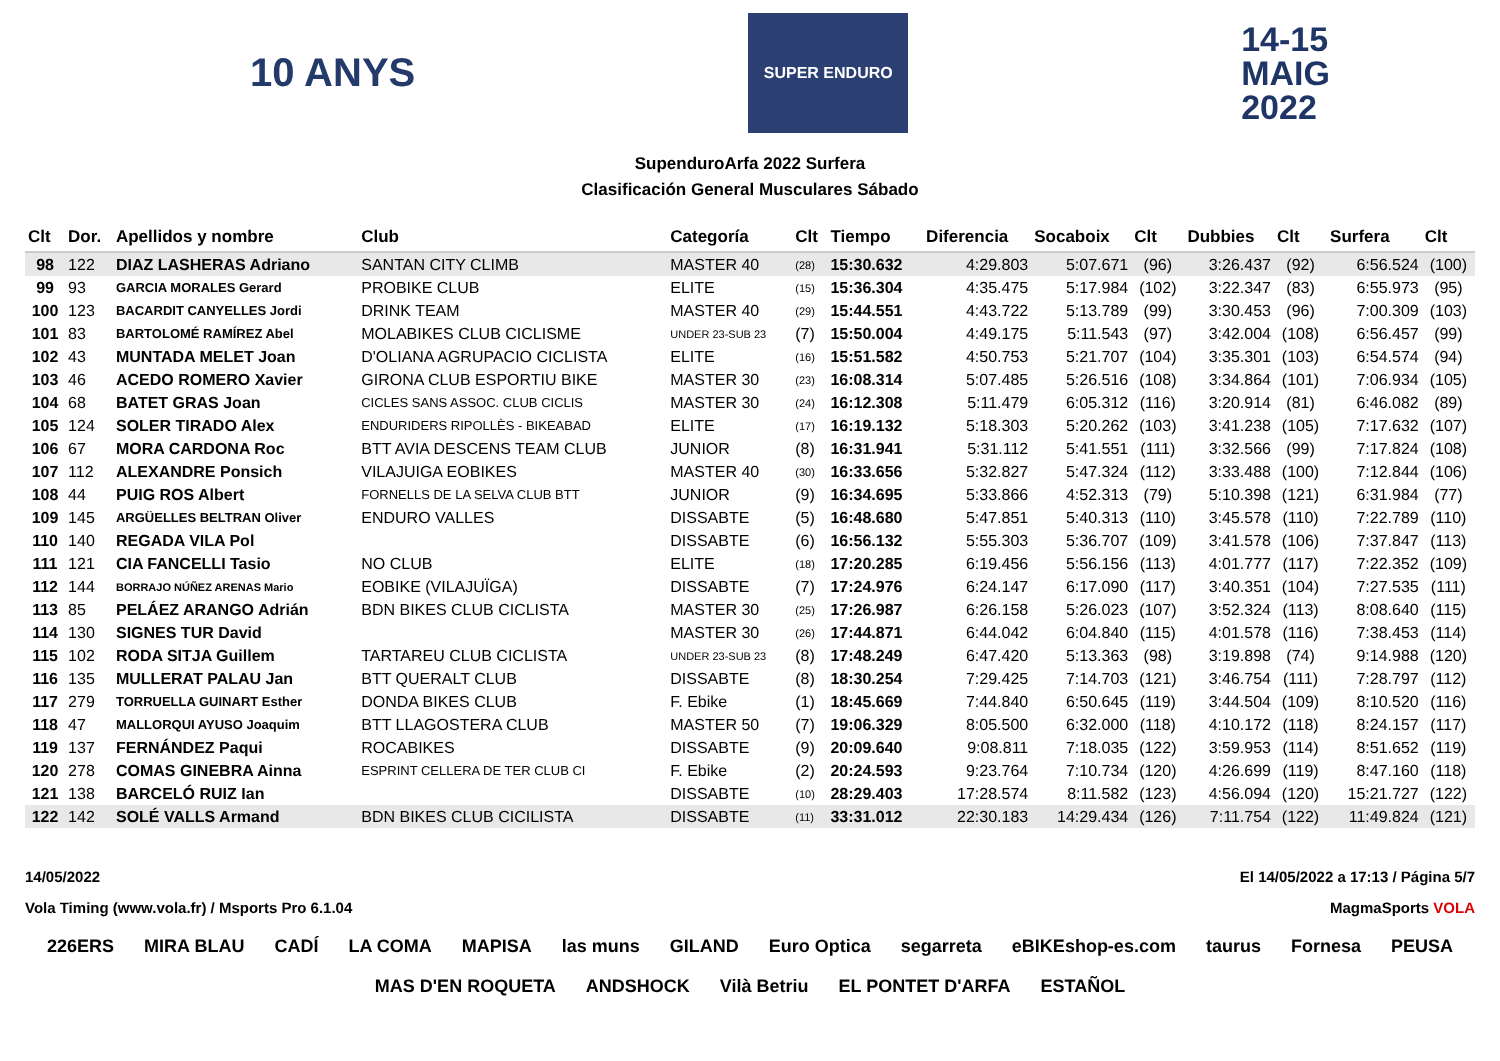10 ANYS
SUPER ENDURO
14-15
MAIG
2022
SupenduroArfa 2022 Surfera
Clasificación General Musculares Sábado
| Clt | Dor. | Apellidos y nombre | Club | Categoría | Clt | Tiempo | Diferencia | Socaboix | Clt | Dubbies | Clt | Surfera | Clt |
| --- | --- | --- | --- | --- | --- | --- | --- | --- | --- | --- | --- | --- | --- |
| 98 | 122 | DIAZ LASHERAS Adriano | SANTAN CITY CLIMB | MASTER 40 | (28) | 15:30.632 | 4:29.803 | 5:07.671 | (96) | 3:26.437 | (92) | 6:56.524 | (100) |
| 99 | 93 | GARCIA MORALES Gerard | PROBIKE CLUB | ELITE | (15) | 15:36.304 | 4:35.475 | 5:17.984 | (102) | 3:22.347 | (83) | 6:55.973 | (95) |
| 100 | 123 | BACARDIT CANYELLES Jordi | DRINK TEAM | MASTER 40 | (29) | 15:44.551 | 4:43.722 | 5:13.789 | (99) | 3:30.453 | (96) | 7:00.309 | (103) |
| 101 | 83 | BARTOLOMÉ RAMÍREZ Abel | MOLABIKES CLUB CICLISME | UNDER 23-SUB 23 | (7) | 15:50.004 | 4:49.175 | 5:11.543 | (97) | 3:42.004 | (108) | 6:56.457 | (99) |
| 102 | 43 | MUNTADA MELET Joan | D'OLIANA AGRUPACIO CICLISTA | ELITE | (16) | 15:51.582 | 4:50.753 | 5:21.707 | (104) | 3:35.301 | (103) | 6:54.574 | (94) |
| 103 | 46 | ACEDO ROMERO Xavier | GIRONA CLUB ESPORTIU BIKE | MASTER 30 | (23) | 16:08.314 | 5:07.485 | 5:26.516 | (108) | 3:34.864 | (101) | 7:06.934 | (105) |
| 104 | 68 | BATET GRAS Joan | CICLES SANS ASSOC. CLUB CICLIS | MASTER 30 | (24) | 16:12.308 | 5:11.479 | 6:05.312 | (116) | 3:20.914 | (81) | 6:46.082 | (89) |
| 105 | 124 | SOLER TIRADO Alex | ENDURIDERS RIPOLLÈS - BIKEABAD | ELITE | (17) | 16:19.132 | 5:18.303 | 5:20.262 | (103) | 3:41.238 | (105) | 7:17.632 | (107) |
| 106 | 67 | MORA CARDONA Roc | BTT AVIA DESCENS TEAM CLUB | JUNIOR | (8) | 16:31.941 | 5:31.112 | 5:41.551 | (111) | 3:32.566 | (99) | 7:17.824 | (108) |
| 107 | 112 | ALEXANDRE Ponsich | VILAJUIGA EOBIKES | MASTER 40 | (30) | 16:33.656 | 5:32.827 | 5:47.324 | (112) | 3:33.488 | (100) | 7:12.844 | (106) |
| 108 | 44 | PUIG ROS Albert | FORNELLS DE LA SELVA CLUB BTT | JUNIOR | (9) | 16:34.695 | 5:33.866 | 4:52.313 | (79) | 5:10.398 | (121) | 6:31.984 | (77) |
| 109 | 145 | ARGÜELLES BELTRAN Oliver | ENDURO VALLES | DISSABTE | (5) | 16:48.680 | 5:47.851 | 5:40.313 | (110) | 3:45.578 | (110) | 7:22.789 | (110) |
| 110 | 140 | REGADA VILA Pol | | DISSABTE | (6) | 16:56.132 | 5:55.303 | 5:36.707 | (109) | 3:41.578 | (106) | 7:37.847 | (113) |
| 111 | 121 | CIA FANCELLI Tasio | NO CLUB | ELITE | (18) | 17:20.285 | 6:19.456 | 5:56.156 | (113) | 4:01.777 | (117) | 7:22.352 | (109) |
| 112 | 144 | BORRAJO NÚÑEZ ARENAS Mario | EOBIKE (VILAJUÏGA) | DISSABTE | (7) | 17:24.976 | 6:24.147 | 6:17.090 | (117) | 3:40.351 | (104) | 7:27.535 | (111) |
| 113 | 85 | PELÁEZ ARANGO Adrián | BDN BIKES CLUB CICLISTA | MASTER 30 | (25) | 17:26.987 | 6:26.158 | 5:26.023 | (107) | 3:52.324 | (113) | 8:08.640 | (115) |
| 114 | 130 | SIGNES TUR David | | MASTER 30 | (26) | 17:44.871 | 6:44.042 | 6:04.840 | (115) | 4:01.578 | (116) | 7:38.453 | (114) |
| 115 | 102 | RODA SITJA Guillem | TARTAREU CLUB CICLISTA | UNDER 23-SUB 23 | (8) | 17:48.249 | 6:47.420 | 5:13.363 | (98) | 3:19.898 | (74) | 9:14.988 | (120) |
| 116 | 135 | MULLERAT PALAU Jan | BTT QUERALT CLUB | DISSABTE | (8) | 18:30.254 | 7:29.425 | 7:14.703 | (121) | 3:46.754 | (111) | 7:28.797 | (112) |
| 117 | 279 | TORRUELLA GUINART Esther | DONDA BIKES CLUB | F. Ebike | (1) | 18:45.669 | 7:44.840 | 6:50.645 | (119) | 3:44.504 | (109) | 8:10.520 | (116) |
| 118 | 47 | MALLORQUI AYUSO Joaquim | BTT LLAGOSTERA CLUB | MASTER 50 | (7) | 19:06.329 | 8:05.500 | 6:32.000 | (118) | 4:10.172 | (118) | 8:24.157 | (117) |
| 119 | 137 | FERNÁNDEZ Paqui | ROCABIKES | DISSABTE | (9) | 20:09.640 | 9:08.811 | 7:18.035 | (122) | 3:59.953 | (114) | 8:51.652 | (119) |
| 120 | 278 | COMAS GINEBRA Ainna | ESPRINT CELLERA DE TER CLUB CI | F. Ebike | (2) | 20:24.593 | 9:23.764 | 7:10.734 | (120) | 4:26.699 | (119) | 8:47.160 | (118) |
| 121 | 138 | BARCELÓ RUIZ Ian | | DISSABTE | (10) | 28:29.403 | 17:28.574 | 8:11.582 | (123) | 4:56.094 | (120) | 15:21.727 | (122) |
| 122 | 142 | SOLÉ VALLS Armand | BDN BIKES CLUB CICILISTA | DISSABTE | (11) | 33:31.012 | 22:30.183 | 14:29.434 | (126) | 7:11.754 | (122) | 11:49.824 | (121) |
14/05/2022 El 14/05/2022 a 17:13 / Página 5/7
Vola Timing (www.vola.fr) / Msports Pro 6.1.04 MagmaSports VOLA
226ERS MIRA BLAU CADÍ LA COMA MAPISA las muns GILAND Euro Optica segarreta eBIKEshop-es.com taurus Fornesa PEUSA MAS D'EN ROQUETA ANDSHOCK Vilà Betriu EL PONTET D'ARFA ESTAÑOL